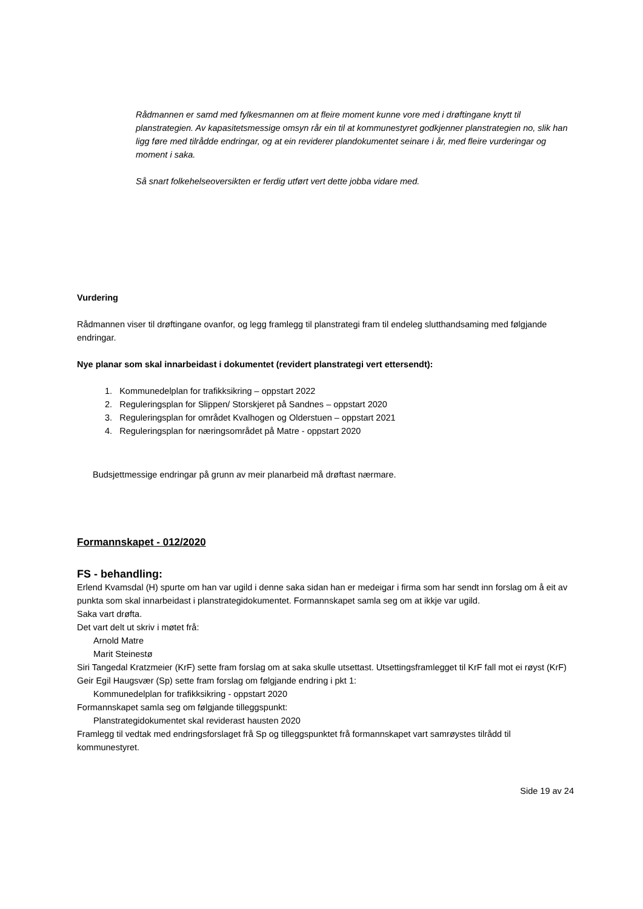Rådmannen er samd med fylkesmannen om at fleire moment kunne vore med i drøftingane knytt til planstrategien. Av kapasitetsmessige omsyn rår ein til at kommunestyret godkjenner planstrategien no, slik han ligg føre med tilrådde endringar, og at ein reviderer plandokumentet seinare i år, med fleire vurderingar og moment i saka.
Så snart folkehelseoversikten er ferdig utført vert dette jobba vidare med.
Vurdering
Rådmannen viser til drøftingane ovanfor, og legg framlegg til planstrategi fram til endeleg slutthandsaming med følgjande endringar.
Nye planar som skal innarbeidast i dokumentet (revidert planstrategi vert ettersendt):
1. Kommunedelplan for trafikksikring – oppstart 2022
2. Reguleringsplan for Slippen/ Storskjeret på Sandnes – oppstart 2020
3. Reguleringsplan for området Kvalhogen og Olderstuen – oppstart 2021
4. Reguleringsplan for næringsområdet på Matre - oppstart 2020
Budsjettmessige endringar på grunn av meir planarbeid må drøftast nærmare.
Formannskapet - 012/2020
FS - behandling:
Erlend Kvamsdal (H) spurte om han var ugild i denne saka sidan han er medeigar i firma som har sendt inn forslag om å eit av punkta som skal innarbeidast i planstrategidokumentet. Formannskapet samla seg om at ikkje var ugild.
Saka vart drøfta.
Det vart delt ut skriv i møtet frå:
Arnold Matre
Marit Steinestø
Siri Tangedal Kratzmeier (KrF) sette fram forslag om at saka skulle utsettast. Utsettingsframlegget til KrF fall mot ei røyst (KrF)
Geir Egil Haugsvær (Sp) sette fram forslag om følgjande endring i pkt 1:
Kommunedelplan for trafikksikring - oppstart 2020
Formannskapet samla seg om følgjande tilleggspunkt:
Planstrategidokumentet skal reviderast hausten 2020
Framlegg til vedtak med endringsforslaget frå Sp og tilleggspunktet frå formannskapet vart samrøystes tilrådd til kommunestyret.
Side 19 av 24